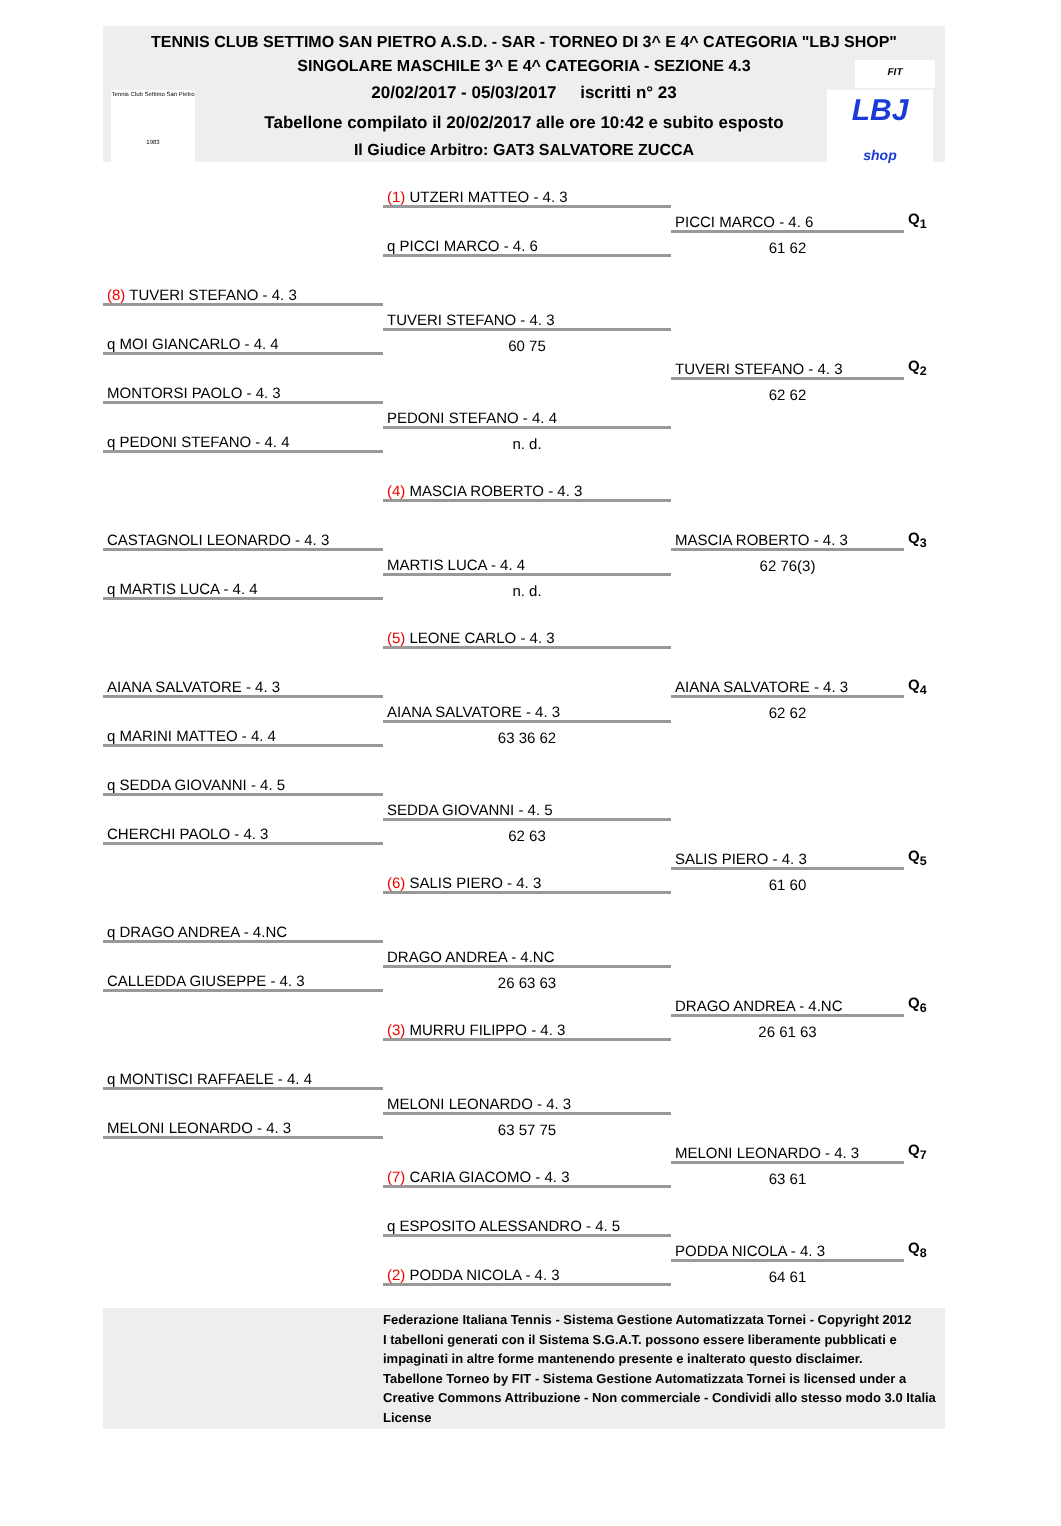TENNIS CLUB SETTIMO SAN PIETRO A.S.D. - SAR - TORNEO DI 3^ E 4^ CATEGORIA "LBJ SHOP"
SINGOLARE MASCHILE 3^ E 4^ CATEGORIA - SEZIONE 4.3
20/02/2017 - 05/03/2017 iscritti n° 23
Tabellone compilato il 20/02/2017 alle ore 10:42 e subito esposto
Il Giudice Arbitro: GAT3 SALVATORE ZUCCA
Tennis Club Settimo San Pietro
1983
FIT
LBJ
shop
| | (1) UTZERI MATTEO - 4. 3 | | |
| | | PICCI MARCO - 4. 6 | Q<sub>1</sub> |
| | q PICCI MARCO - 4. 6 | 61 62 | |
| (8) TUVERI STEFANO - 4. 3 | | | |
| | TUVERI STEFANO - 4. 3 | | |
| q MOI GIANCARLO - 4. 4 | 60 75 | | |
| | | TUVERI STEFANO - 4. 3 | Q<sub>2</sub> |
| MONTORSI PAOLO - 4. 3 | | 62 62 | |
| | PEDONI STEFANO - 4. 4 | | |
| q PEDONI STEFANO - 4. 4 | n. d. | | |
| | (4) MASCIA ROBERTO - 4. 3 | | |
| CASTAGNOLI LEONARDO - 4. 3 | | MASCIA ROBERTO - 4. 3 | Q<sub>3</sub> |
| | MARTIS LUCA - 4. 4 | 62 76(3) | |
| q MARTIS LUCA - 4. 4 | n. d. | | |
| | (5) LEONE CARLO - 4. 3 | | |
| AIANA SALVATORE - 4. 3 | | AIANA SALVATORE - 4. 3 | Q<sub>4</sub> |
| | AIANA SALVATORE - 4. 3 | 62 62 | |
| q MARINI MATTEO - 4. 4 | 63 36 62 | | |
| q SEDDA GIOVANNI - 4. 5 | | | |
| | SEDDA GIOVANNI - 4. 5 | | |
| CHERCHI PAOLO - 4. 3 | 62 63 | | |
| | | SALIS PIERO - 4. 3 | Q<sub>5</sub> |
| | (6) SALIS PIERO - 4. 3 | 61 60 | |
| q DRAGO ANDREA - 4.NC | | | |
| | DRAGO ANDREA - 4.NC | | |
| CALLEDDA GIUSEPPE - 4. 3 | 26 63 63 | | |
| | | DRAGO ANDREA - 4.NC | Q<sub>6</sub> |
| | (3) MURRU FILIPPO - 4. 3 | 26 61 63 | |
| q MONTISCI RAFFAELE - 4. 4 | | | |
| | MELONI LEONARDO - 4. 3 | | |
| MELONI LEONARDO - 4. 3 | 63 57 75 | | |
| | | MELONI LEONARDO - 4. 3 | Q<sub>7</sub> |
| | (7) CARIA GIACOMO - 4. 3 | 63 61 | |
| | q ESPOSITO ALESSANDRO - 4. 5 | | |
| | | PODDA NICOLA - 4. 3 | Q<sub>8</sub> |
| | (2) PODDA NICOLA - 4. 3 | 64 61 | |
Federazione Italiana Tennis - Sistema Gestione Automatizzata Tornei - Copyright 2012
I tabelloni generati con il Sistema S.G.A.T. possono essere liberamente pubblicati e
impaginati in altre forme mantenendo presente e inalterato questo disclaimer.
Tabellone Torneo by FIT - Sistema Gestione Automatizzata Tornei is licensed under a
Creative Commons Attribuzione - Non commerciale - Condividi allo stesso modo 3.0 Italia
License